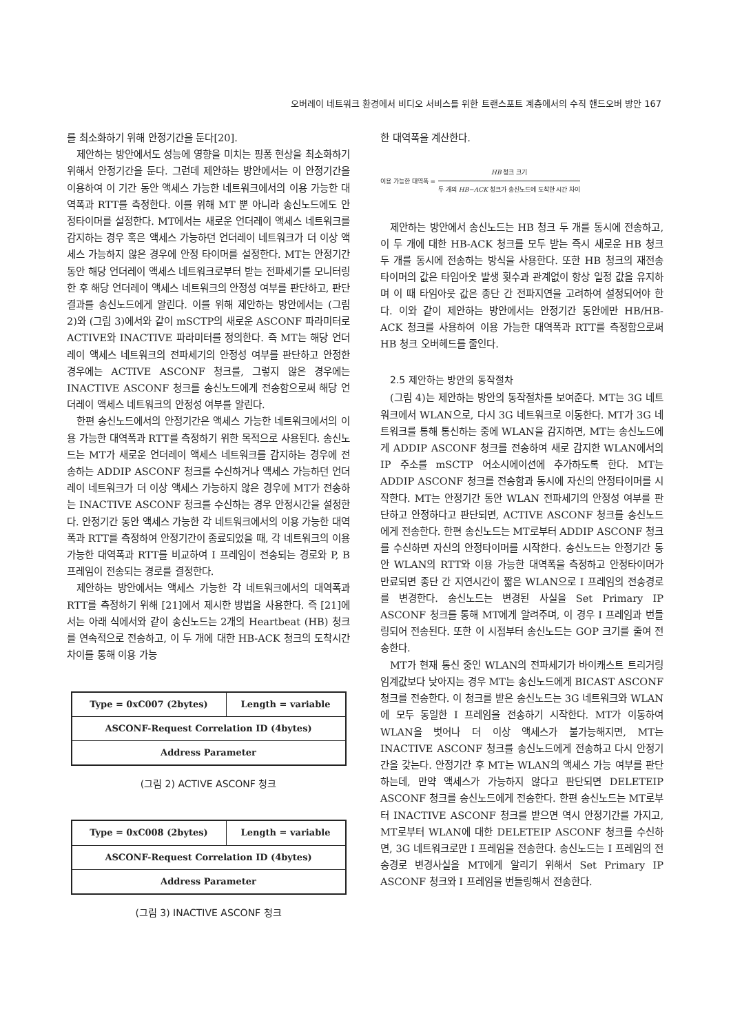오버레이 네트워크 환경에서 비디오 서비스를 위한 트랜스포트 계층에서의 수직 핸드오버 방안 167
를 최소화하기 위해 안정기간을 둔다[20].
제안하는 방안에서도 성능에 영향을 미치는 핑퐁 현상을 최소화하기 위해서 안정기간을 둔다. 그런데 제안하는 방안에서는 이 안정기간을 이용하여 이 기간 동안 액세스 가능한 네트워크에서의 이용 가능한 대역폭과 RTT를 측정한다. 이를 위해 MT 뿐 아니라 송신노드에도 안정타이머를 설정한다. MT에서는 새로운 언더레이 액세스 네트워크를 감지하는 경우 혹은 액세스 가능하던 언더레이 네트워크가 더 이상 액세스 가능하지 않은 경우에 안정 타이머를 설정한다. MT는 안정기간 동안 해당 언더레이 액세스 네트워크로부터 받는 전파세기를 모니터링한 후 해당 언더레이 액세스 네트워크의 안정성 여부를 판단하고, 판단 결과를 송신노드에게 알린다. 이를 위해 제안하는 방안에서는 (그림 2)와 (그림 3)에서와 같이 mSCTP의 새로운 ASCONF 파라미터로 ACTIVE와 INACTIVE 파라미터를 정의한다. 즉 MT는 해당 언더레이 액세스 네트워크의 전파세기의 안정성 여부를 판단하고 안정한 경우에는 ACTIVE ASCONF 청크를, 그렇지 않은 경우에는 INACTIVE ASCONF 청크를 송신노드에게 전송함으로써 해당 언더레이 액세스 네트워크의 안정성 여부를 알린다.
한편 송신노드에서의 안정기간은 액세스 가능한 네트워크에서의 이용 가능한 대역폭과 RTT를 측정하기 위한 목적으로 사용된다. 송신노드는 MT가 새로운 언더레이 액세스 네트워크를 감지하는 경우에 전송하는 ADDIP ASCONF 청크를 수신하거나 액세스 가능하던 언더레이 네트워크가 더 이상 액세스 가능하지 않은 경우에 MT가 전송하는 INACTIVE ASCONF 청크를 수신하는 경우 안정시간을 설정한다. 안정기간 동안 액세스 가능한 각 네트워크에서의 이용 가능한 대역폭과 RTT를 측정하여 안정기간이 종료되었을 때, 각 네트워크의 이용 가능한 대역폭과 RTT를 비교하여 I 프레임이 전송되는 경로와 P, B 프레임이 전송되는 경로를 결정한다.
제안하는 방안에서는 액세스 가능한 각 네트워크에서의 대역폭과 RTT를 측정하기 위해 [21]에서 제시한 방법을 사용한다. 즉 [21]에서는 아래 식에서와 같이 송신노드는 2개의 Heartbeat (HB) 청크를 연속적으로 전송하고, 이 두 개에 대한 HB-ACK 청크의 도착시간 차이를 통해 이용 가능
| Type = 0xC007 (2bytes) | Length = variable |
| ASCONF-Request Correlation ID (4bytes) | |
| Address Parameter | |
(그림 2) ACTIVE ASCONF 청크
| Type = 0xC008 (2bytes) | Length = variable |
| ASCONF-Request Correlation ID (4bytes) | |
| Address Parameter | |
(그림 3) INACTIVE ASCONF 청크
한 대역폭을 계산한다.
이용 가능한 대역폭 =
HB 청크 크기
두 개의 HB−ACK 청크가 송신노드에 도착한 시간 차이
제안하는 방안에서 송신노드는 HB 청크 두 개를 동시에 전송하고, 이 두 개에 대한 HB-ACK 청크를 모두 받는 즉시 새로운 HB 청크 두 개를 동시에 전송하는 방식을 사용한다. 또한 HB 청크의 재전송 타이머의 값은 타임아웃 발생 횟수과 관계없이 항상 일정 값을 유지하며 이 때 타임아웃 값은 종단 간 전파지연을 고려하여 설정되어야 한다. 이와 같이 제안하는 방안에서는 안정기간 동안에만 HB/HB-ACK 청크를 사용하여 이용 가능한 대역폭과 RTT를 측정함으로써 HB 청크 오버헤드를 줄인다.
2.5 제안하는 방안의 동작절차
(그림 4)는 제안하는 방안의 동작절차를 보여준다. MT는 3G 네트워크에서 WLAN으로, 다시 3G 네트워크로 이동한다. MT가 3G 네트워크를 통해 통신하는 중에 WLAN을 감지하면, MT는 송신노드에게 ADDIP ASCONF 청크를 전송하여 새로 감지한 WLAN에서의 IP 주소를 mSCTP 어소시에이션에 추가하도록 한다. MT는 ADDIP ASCONF 청크를 전송함과 동시에 자신의 안정타이머를 시작한다. MT는 안정기간 동안 WLAN 전파세기의 안정성 여부를 판단하고 안정하다고 판단되면, ACTIVE ASCONF 청크를 송신노드에게 전송한다. 한편 송신노드는 MT로부터 ADDIP ASCONF 청크를 수신하면 자신의 안정타이머를 시작한다. 송신노드는 안정기간 동안 WLAN의 RTT와 이용 가능한 대역폭을 측정하고 안정타이머가 만료되면 종단 간 지연시간이 짧은 WLAN으로 I 프레임의 전송경로를 변경한다. 송신노드는 변경된 사실을 Set Primary IP ASCONF 청크를 통해 MT에게 알려주며, 이 경우 I 프레임과 번들링되어 전송된다. 또한 이 시점부터 송신노드는 GOP 크기를 줄여 전송한다.
MT가 현재 통신 중인 WLAN의 전파세기가 바이캐스트 트리거링 임계값보다 낮아지는 경우 MT는 송신노드에게 BICAST ASCONF 청크를 전송한다. 이 청크를 받은 송신노드는 3G 네트워크와 WLAN에 모두 동일한 I 프레임을 전송하기 시작한다. MT가 이동하여 WLAN을 벗어나 더 이상 액세스가 불가능해지면, MT는 INACTIVE ASCONF 청크를 송신노드에게 전송하고 다시 안정기간을 갖는다. 안정기간 후 MT는 WLAN의 액세스 가능 여부를 판단하는데, 만약 액세스가 가능하지 않다고 판단되면 DELETEIP ASCONF 청크를 송신노드에게 전송한다. 한편 송신노드는 MT로부터 INACTIVE ASCONF 청크를 받으면 역시 안정기간를 가지고, MT로부터 WLAN에 대한 DELETEIP ASCONF 청크를 수신하면, 3G 네트워크로만 I 프레임을 전송한다. 송신노드는 I 프레임의 전송경로 변경사실을 MT에게 알리기 위해서 Set Primary IP ASCONF 청크와 I 프레임을 번들링해서 전송한다.